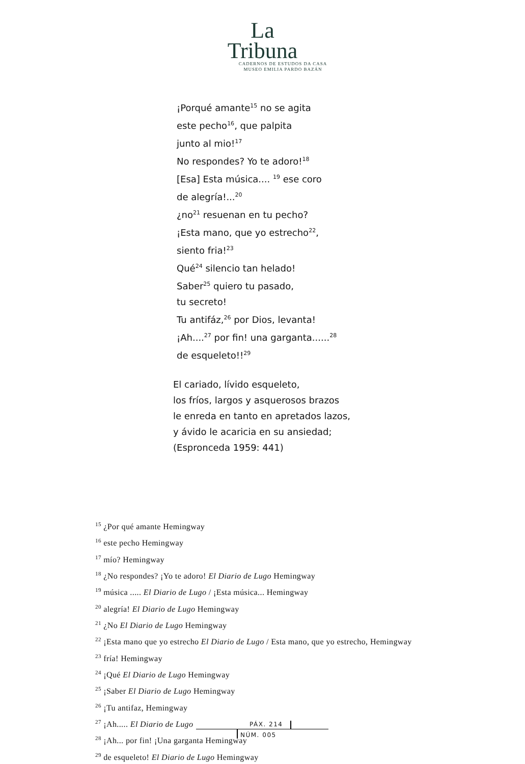La
Tribuna
CADERNOS DE ESTUDOS DA CASA
MUSEO EMILIA PARDO BAZÁN
¡Porqué amante<sup>15</sup> no se agita
este pecho<sup>16</sup>, que palpita
junto al mio!<sup>17</sup>
No respondes? Yo te adoro!<sup>18</sup>
[Esa] Esta música.... <sup>19</sup> ese coro
de alegría!...<sup>20</sup>
¿no<sup>21</sup> resuenan en tu pecho?
¡Esta mano, que yo estrecho<sup>22</sup>,
siento fria!<sup>23</sup>
Qué<sup>24</sup> silencio tan helado!
Saber<sup>25</sup> quiero tu pasado,
tu secreto!
Tu antifáz,<sup>26</sup> por Dios, levanta!
¡Ah....<sup>27</sup> por fin! una garganta......<sup>28</sup>
de esqueleto!!<sup>29</sup>
El cariado, lívido esqueleto,
los fríos, largos y asquerosos brazos
le enreda en tanto en apretados lazos,
y ávido le acaricia en su ansiedad;
(Espronceda 1959: 441)
<sup>15</sup> ¿Por qué amante Hemingway
<sup>16</sup> este pecho Hemingway
<sup>17</sup> mío? Hemingway
<sup>18</sup> ¿No respondes? ¡Yo te adoro! El Diario de Lugo Hemingway
<sup>19</sup> música ..... El Diario de Lugo / ¡Esta música... Hemingway
<sup>20</sup> alegría! El Diario de Lugo Hemingway
<sup>21</sup> ¿No El Diario de Lugo Hemingway
<sup>22</sup> ¡Esta mano que yo estrecho El Diario de Lugo / Esta mano, que yo estrecho, Hemingway
<sup>23</sup> fría! Hemingway
<sup>24</sup> ¡Qué El Diario de Lugo Hemingway
<sup>25</sup> ¡Saber El Diario de Lugo Hemingway
<sup>26</sup> ¡Tu antifaz, Hemingway
<sup>27</sup> ¡Ah..... El Diario de Lugo
<sup>28</sup> ¡Ah... por fin! ¡Una garganta Hemingway
<sup>29</sup> de esqueleto! El Diario de Lugo Hemingway
PÁX. 214
NÚM. 005